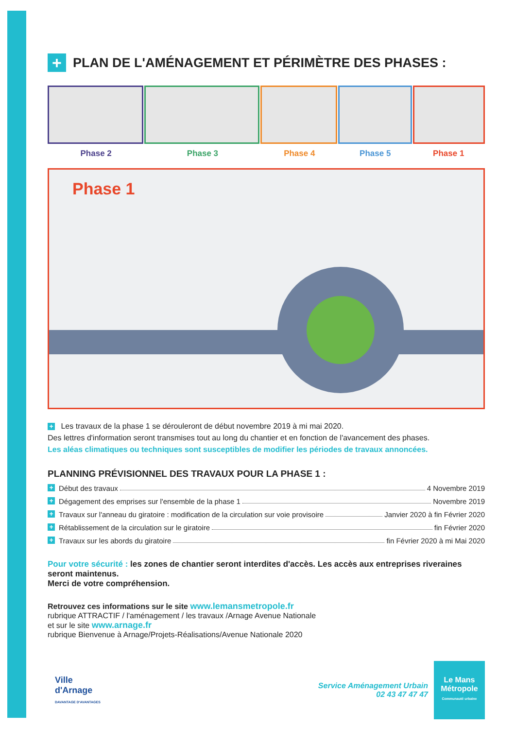+ PLAN DE L'AMÉNAGEMENT ET PÉRIMÈTRE DES PHASES :
Phase 2 Phase 3 Phase 4 Phase 5 Phase 1
Phase 1
+ Les travaux de la phase 1 se dérouleront de début novembre 2019 à mi mai 2020.
Des lettres d'information seront transmises tout au long du chantier et en fonction de l'avancement des phases.
Les aléas climatiques ou techniques sont susceptibles de modifier les périodes de travaux annoncées.
PLANNING PRÉVISIONNEL DES TRAVAUX POUR LA PHASE 1 :
+ Début des travaux 4 Novembre 2019
+ Dégagement des emprises sur l'ensemble de la phase 1 Novembre 2019
+ Travaux sur l'anneau du giratoire : modification de la circulation sur voie provisoire Janvier 2020 à fin Février 2020
+ Rétablissement de la circulation sur le giratoire fin Février 2020
+ Travaux sur les abords du giratoire fin Février 2020 à mi Mai 2020
Pour votre sécurité : les zones de chantier seront interdites d'accès. Les accès aux entreprises riveraines seront maintenus.
Merci de votre compréhension.
Retrouvez ces informations sur le site www.lemansmetropole.fr
rubrique ATTRACTIF / l'aménagement / les travaux /Arnage Avenue Nationale
et sur le site www.arnage.fr
rubrique Bienvenue à Arnage/Projets-Réalisations/Avenue Nationale 2020
Ville
d'Arnage
DAVANTAGE D'AVANTAGES
Service Aménagement Urbain
02 43 47 47 47
Le Mans
Métropole
Communauté urbaine